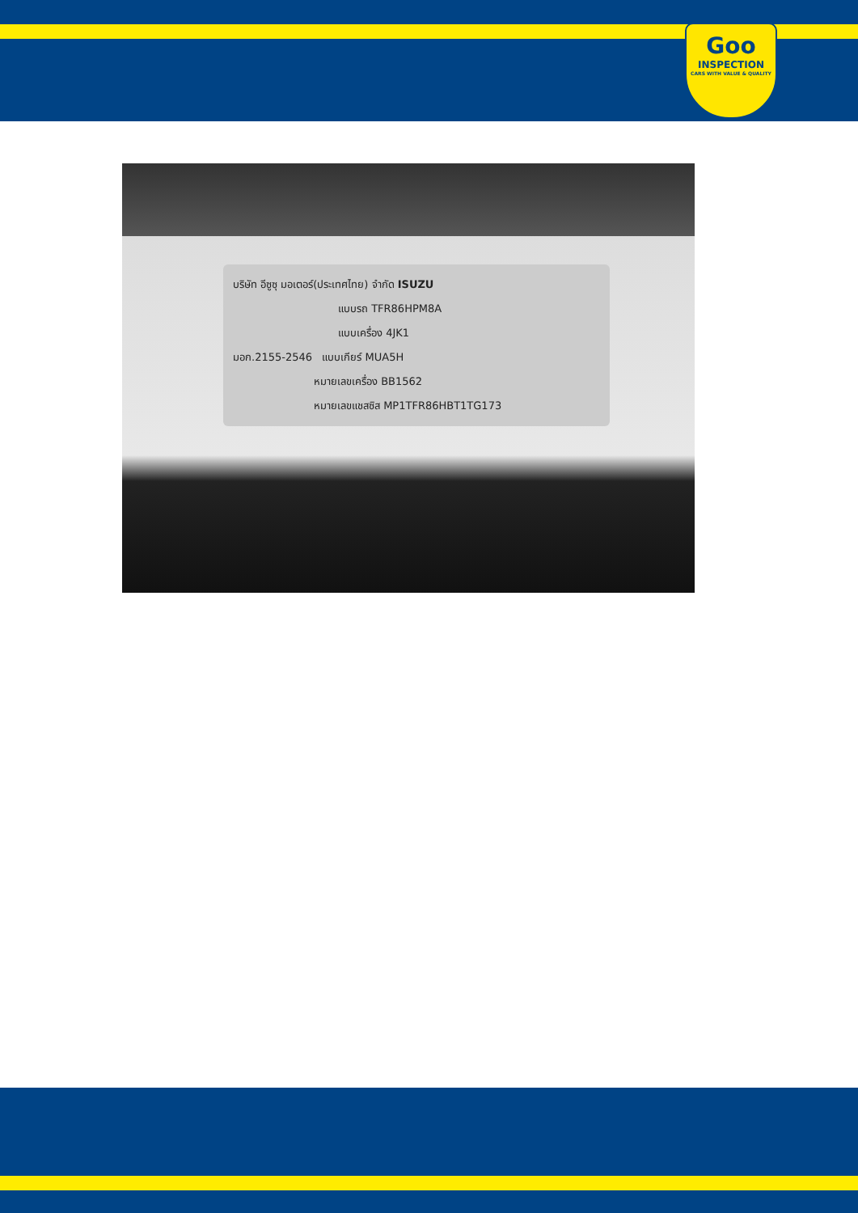Goo
INSPECTION
CARS WITH VALUE & QUALITY
บริษัท อีซูซุ มอเตอร์(ประเทศไทย) จำกัด ISUZU
แบบรถ TFR86HPM8A
แบบเครื่อง 4JK1
มอก.2155-2546 แบบเกียร์ MUA5H
หมายเลขเครื่อง BB1562
หมายเลขแชสซิส MP1TFR86HBT1TG173